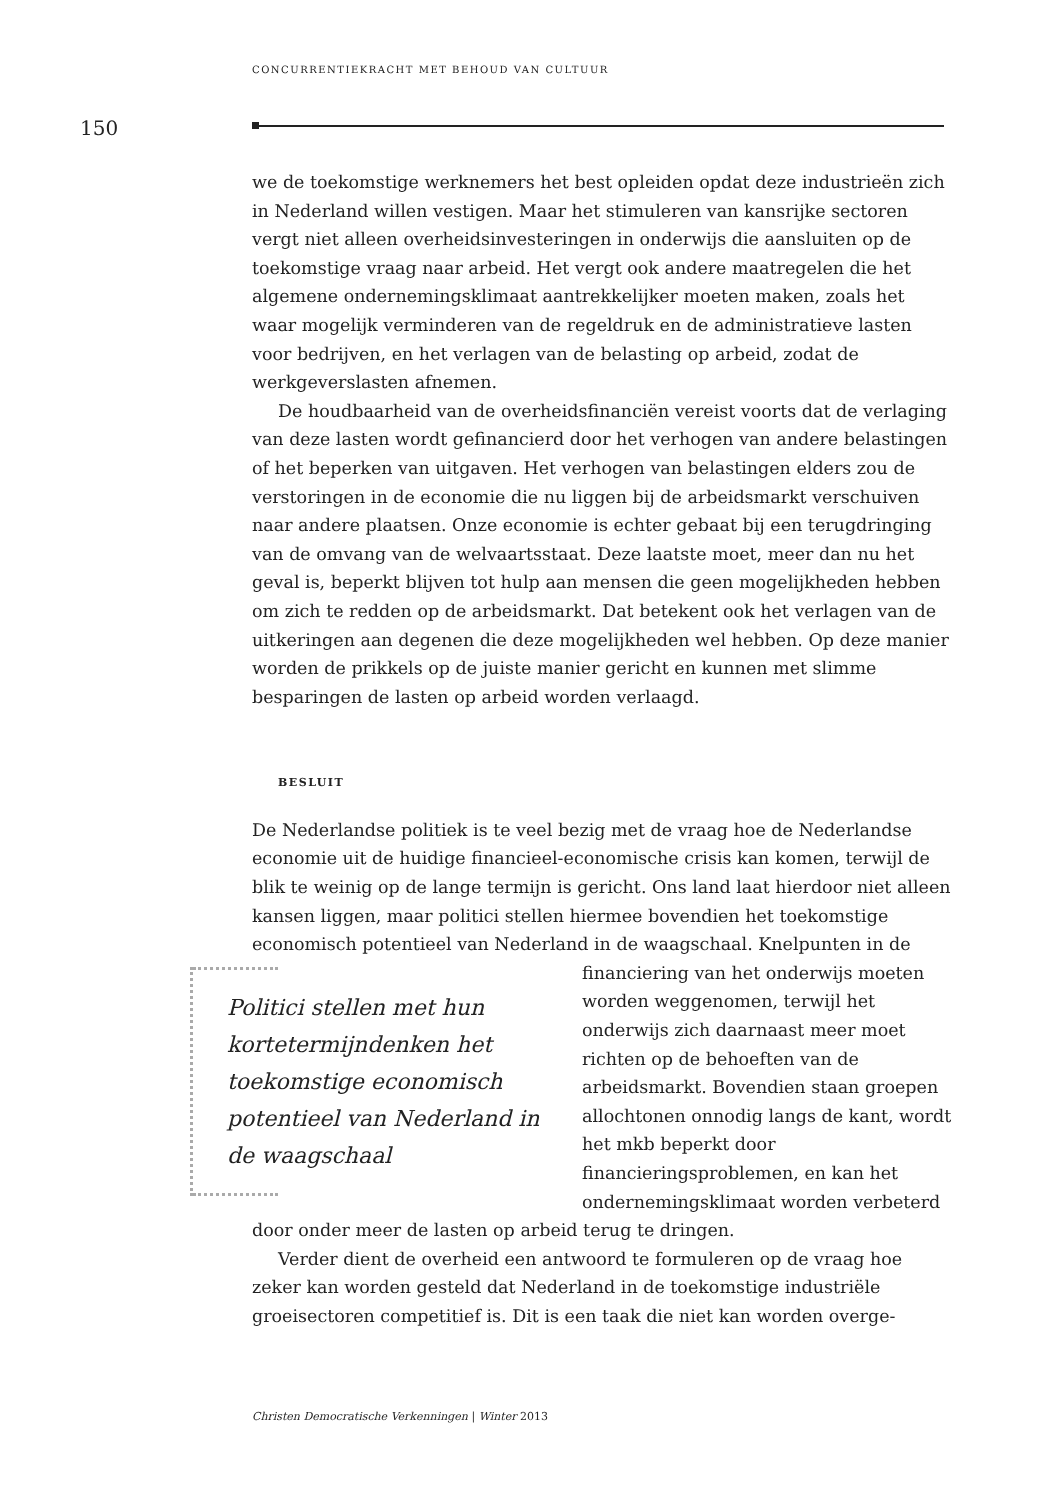CONCURRENTIEKRACHT MET BEHOUD VAN CULTUUR
150
we de toekomstige werknemers het best opleiden opdat deze industrieën zich in Nederland willen vestigen. Maar het stimuleren van kansrijke sectoren vergt niet alleen overheidsinvesteringen in onderwijs die aansluiten op de toekomstige vraag naar arbeid. Het vergt ook andere maatregelen die het algemene ondernemingsklimaat aantrekkelijker moeten maken, zoals het waar mogelijk verminderen van de regeldruk en de administratieve lasten voor bedrijven, en het verlagen van de belasting op arbeid, zodat de werkgeverslasten afnemen.
De houdbaarheid van de overheidsfinanciën vereist voorts dat de verlaging van deze lasten wordt gefinancierd door het verhogen van andere belastingen of het beperken van uitgaven. Het verhogen van belastingen elders zou de verstoringen in de economie die nu liggen bij de arbeidsmarkt verschuiven naar andere plaatsen. Onze economie is echter gebaat bij een terugdringing van de omvang van de welvaartsstaat. Deze laatste moet, meer dan nu het geval is, beperkt blijven tot hulp aan mensen die geen mogelijkheden hebben om zich te redden op de arbeidsmarkt. Dat betekent ook het verlagen van de uitkeringen aan degenen die deze mogelijkheden wel hebben. Op deze manier worden de prikkels op de juiste manier gericht en kunnen met slimme besparingen de lasten op arbeid worden verlaagd.
BESLUIT
De Nederlandse politiek is te veel bezig met de vraag hoe de Nederlandse economie uit de huidige financieel-economische crisis kan komen, terwijl de blik te weinig op de lange termijn is gericht. Ons land laat hierdoor niet alleen kansen liggen, maar politici stellen hiermee bovendien het toekomstige economisch potentieel van Nederland in de waagschaal. Knelpunten Politici stellen met hun kortetermijndenken het toekomstige economisch potentieel van Nederland in de waagschaal in de financiering van het onderwijs moeten worden weggenomen, terwijl het onderwijs zich daarnaast meer moet richten op de behoeften van de arbeidsmarkt. Bovendien staan groepen allochtonen onnodig langs de kant, wordt het mkb beperkt door financieringsproblemen, en kan het ondernemingsklimaat worden verbeterd door onder meer de lasten op arbeid terug te dringen.
Verder dient de overheid een antwoord te formuleren op de vraag hoe zeker kan worden gesteld dat Nederland in de toekomstige industriële groeisectoren competitief is. Dit is een taak die niet kan worden overge-
Christen Democratische Verkenningen | Winter 2013